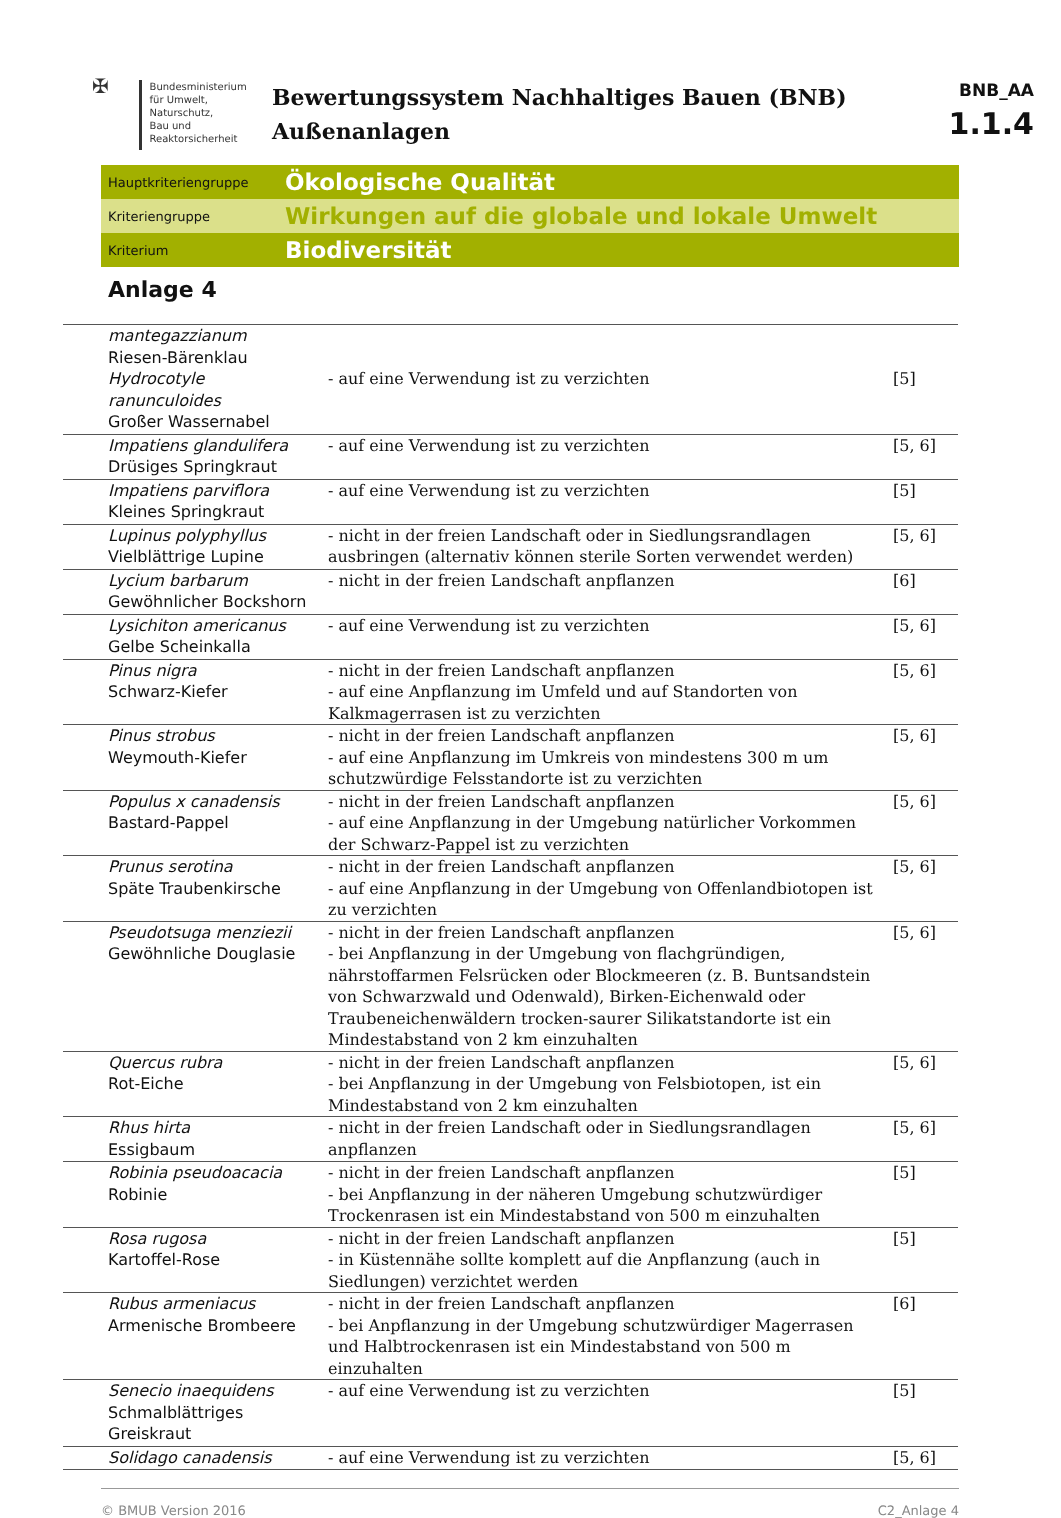✠
Bundesministerium
für Umwelt, Naturschutz,
Bau und Reaktorsicherheit
Bewertungssystem Nachhaltiges Bauen (BNB)
Außenanlagen
BNB_AA
1.1.4
Hauptkriteriengruppe Ökologische Qualität
Kriteriengruppe Wirkungen auf die globale und lokale Umwelt
Kriterium Biodiversität
Anlage 4
| mantegazzianum Riesen-Bärenklau Hydrocotyle ranunculoides Großer Wassernabel | - auf eine Verwendung ist zu verzichten | [5] |
| Impatiens glandulifera Drüsiges Springkraut | - auf eine Verwendung ist zu verzichten | [5, 6] |
| Impatiens parviflora Kleines Springkraut | - auf eine Verwendung ist zu verzichten | [5] |
| Lupinus polyphyllus Vielblättrige Lupine | - nicht in der freien Landschaft oder in Siedlungsrandlagen ausbringen (alternativ können sterile Sorten verwendet werden) | [5, 6] |
| Lycium barbarum Gewöhnlicher Bockshorn | - nicht in der freien Landschaft anpflanzen | [6] |
| Lysichiton americanus Gelbe Scheinkalla | - auf eine Verwendung ist zu verzichten | [5, 6] |
| Pinus nigra Schwarz-Kiefer | - nicht in der freien Landschaft anpflanzen - auf eine Anpflanzung im Umfeld und auf Standorten von Kalkmagerrasen ist zu verzichten | [5, 6] |
| Pinus strobus Weymouth-Kiefer | - nicht in der freien Landschaft anpflanzen - auf eine Anpflanzung im Umkreis von mindestens 300 m um schutzwürdige Felsstandorte ist zu verzichten | [5, 6] |
| Populus x canadensis Bastard-Pappel | - nicht in der freien Landschaft anpflanzen - auf eine Anpflanzung in der Umgebung natürlicher Vorkommen der Schwarz-Pappel ist zu verzichten | [5, 6] |
| Prunus serotina Späte Traubenkirsche | - nicht in der freien Landschaft anpflanzen - auf eine Anpflanzung in der Umgebung von Offenlandbiotopen ist zu verzichten | [5, 6] |
| Pseudotsuga menziezii Gewöhnliche Douglasie | - nicht in der freien Landschaft anpflanzen - bei Anpflanzung in der Umgebung von flachgründigen, nährstoffarmen Felsrücken oder Blockmeeren (z. B. Buntsandstein von Schwarzwald und Odenwald), Birken-Eichenwald oder Traubeneichenwäldern trocken-saurer Silikatstandorte ist ein Mindestabstand von 2 km einzuhalten | [5, 6] |
| Quercus rubra Rot-Eiche | - nicht in der freien Landschaft anpflanzen - bei Anpflanzung in der Umgebung von Felsbiotopen, ist ein Mindestabstand von 2 km einzuhalten | [5, 6] |
| Rhus hirta Essigbaum | - nicht in der freien Landschaft oder in Siedlungsrandlagen anpflanzen | [5, 6] |
| Robinia pseudoacacia Robinie | - nicht in der freien Landschaft anpflanzen - bei Anpflanzung in der näheren Umgebung schutzwürdiger Trockenrasen ist ein Mindestabstand von 500 m einzuhalten | [5] |
| Rosa rugosa Kartoffel-Rose | - nicht in der freien Landschaft anpflanzen - in Küstennähe sollte komplett auf die Anpflanzung (auch in Siedlungen) verzichtet werden | [5] |
| Rubus armeniacus Armenische Brombeere | - nicht in der freien Landschaft anpflanzen - bei Anpflanzung in der Umgebung schutzwürdiger Magerrasen und Halbtrockenrasen ist ein Mindestabstand von 500 m einzuhalten | [6] |
| Senecio inaequidens Schmalblättriges Greiskraut | - auf eine Verwendung ist zu verzichten | [5] |
| Solidago canadensis | - auf eine Verwendung ist zu verzichten | [5, 6] |
© BMUB Version 2016 C2_Anlage 4